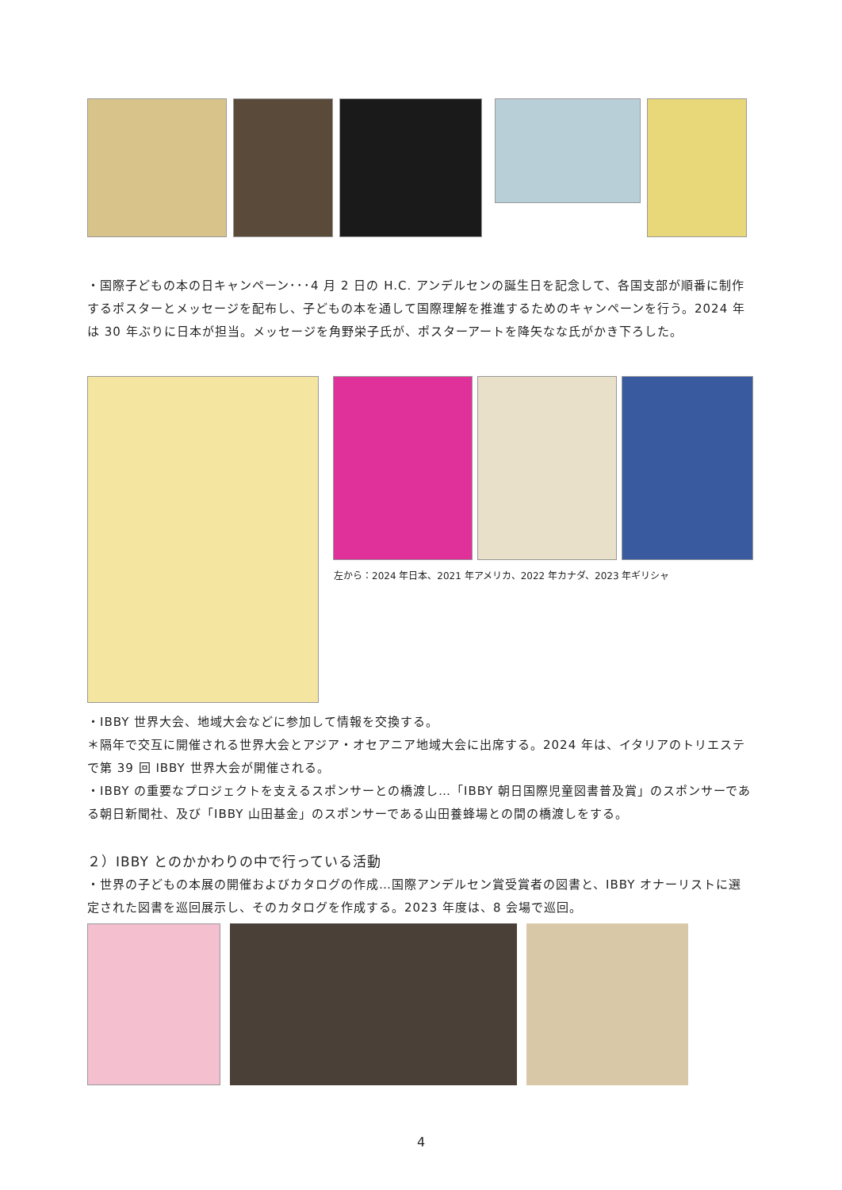・国際子どもの本の日キャンペーン･･･4 月 2 日の H.C. アンデルセンの誕生日を記念して、各国支部が順番に制作するポスターとメッセージを配布し、子どもの本を通して国際理解を推進するためのキャンペーンを行う。2024 年は 30 年ぶりに日本が担当。メッセージを角野栄子氏が、ポスターアートを降矢なな氏がかき下ろした。
左から：2024 年日本、2021 年アメリカ、2022 年カナダ、2023 年ギリシャ
・IBBY 世界大会、地域大会などに参加して情報を交換する。
＊隔年で交互に開催される世界大会とアジア・オセアニア地域大会に出席する。2024 年は、イタリアのトリエステで第 39 回 IBBY 世界大会が開催される。
・IBBY の重要なプロジェクトを支えるスポンサーとの橋渡し…「IBBY 朝日国際児童図書普及賞」のスポンサーである朝日新聞社、及び「IBBY 山田基金」のスポンサーである山田養蜂場との間の橋渡しをする。
２）IBBY とのかかわりの中で行っている活動
・世界の子どもの本展の開催およびカタログの作成…国際アンデルセン賞受賞者の図書と、IBBY オナーリストに選定された図書を巡回展示し、そのカタログを作成する。2023 年度は、8 会場で巡回。
4